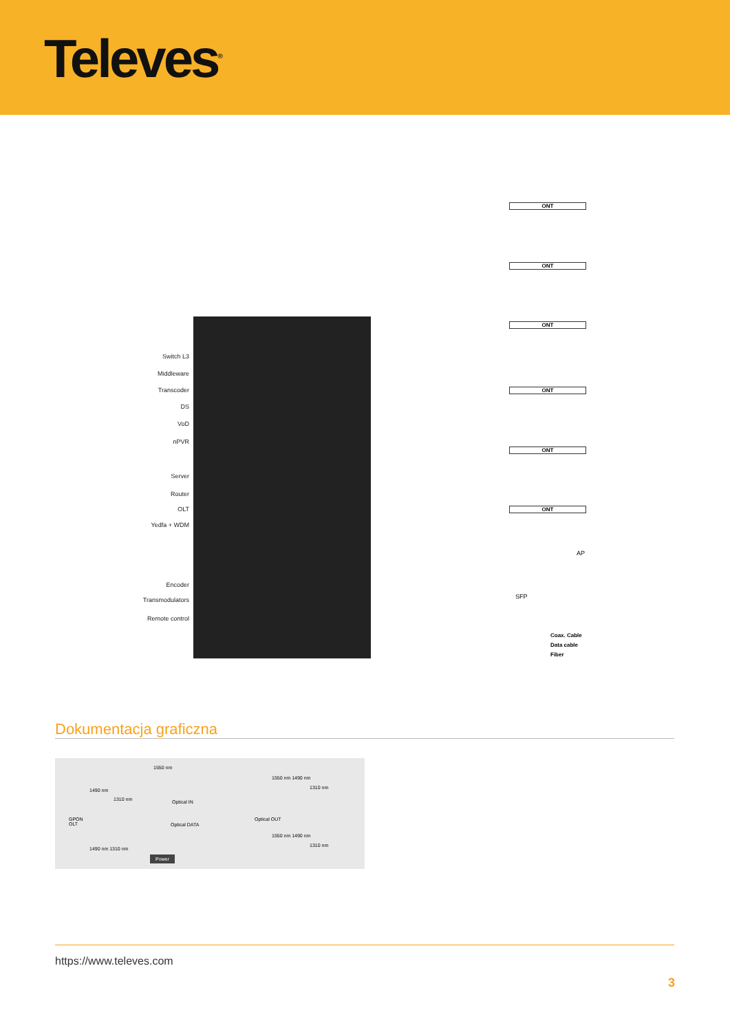Televes<sup>®</sup>
Switch L3
Middleware
Transcoder
DS
VoD
nPVR
Server
Router
OLT
Yedfa + WDM
Encoder
Transmodulators
Remote control
ONT
ONT
ONT
ONT
ONT
ONT
AP
SFP
Coax. Cable
Data cable
Fiber
Dokumentacja graficzna
GPON
OLT
1550 nm
1490 nm
1310 nm Optical IN
Optical DATA
Optical OUT
1550 nm 1490 nm
1310 nm
1550 nm 1490 nm
1310 nm
1490 nm 1310 nm
Power
https://www.televes.com
3